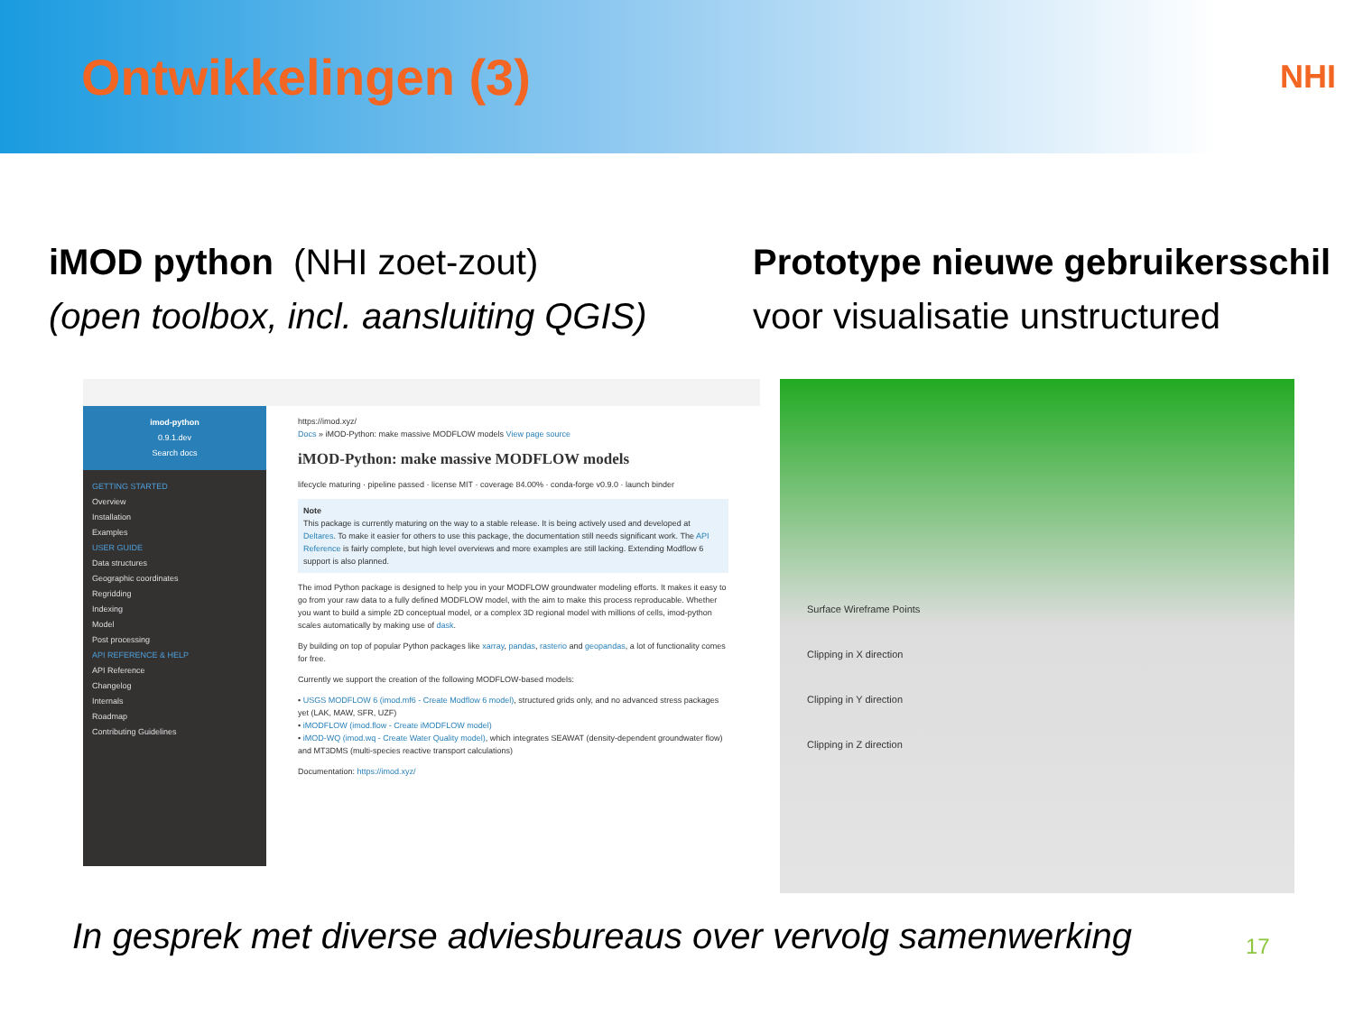Ontwikkelingen (3)
NHI
iMOD python (NHI zoet-zout)
(open toolbox, incl. aansluiting QGIS)
imod-python
0.9.1.dev
Search docs
GETTING STARTED
Overview
Installation
Examples
USER GUIDE
Data structures
Geographic coordinates
Regridding
Indexing
Model
Post processing
API REFERENCE & HELP
API Reference
Changelog
Internals
Roadmap
Contributing Guidelines
https://imod.xyz/
Docs » iMOD-Python: make massive MODFLOW models View page source
iMOD-Python: make massive MODFLOW models
lifecycle maturing · pipeline passed · license MIT · coverage 84.00% · conda-forge v0.9.0 · launch binder
Note
This package is currently maturing on the way to a stable release. It is being actively used and developed at Deltares. To make it easier for others to use this package, the documentation still needs significant work. The API Reference is fairly complete, but high level overviews and more examples are still lacking. Extending Modflow 6 support is also planned.
The imod Python package is designed to help you in your MODFLOW groundwater modeling efforts. It makes it easy to go from your raw data to a fully defined MODFLOW model, with the aim to make this process reproducable. Whether you want to build a simple 2D conceptual model, or a complex 3D regional model with millions of cells, imod-python scales automatically by making use of dask.
By building on top of popular Python packages like xarray, pandas, rasterio and geopandas, a lot of functionality comes for free.
Currently we support the creation of the following MODFLOW-based models:
• USGS MODFLOW 6 (imod.mf6 - Create Modflow 6 model), structured grids only, and no advanced stress packages yet (LAK, MAW, SFR, UZF)
• iMODFLOW (imod.flow - Create iMODFLOW model)
• iMOD-WQ (imod.wq - Create Water Quality model), which integrates SEAWAT (density-dependent groundwater flow) and MT3DMS (multi-species reactive transport calculations)
Documentation: https://imod.xyz/
Prototype nieuwe gebruikersschil
voor visualisatie unstructured
Surface Wireframe Points
Clipping in X direction
Clipping in Y direction
Clipping in Z direction
In gesprek met diverse adviesbureaus over vervolg samenwerking
17